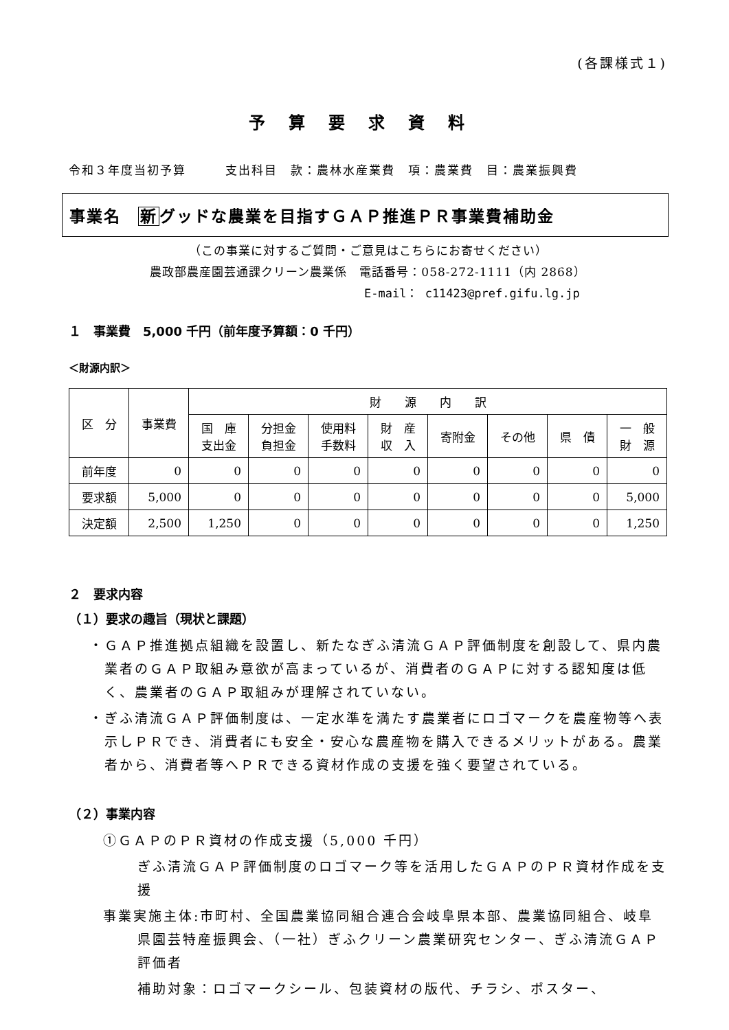(各課様式１)
予算要求資料
令和３年度当初予算　　　支出科目　款：農林水産業費　項：農業費　目：農業振興費
事業名　新グッドな農業を目指すＧＡＰ推進ＰＲ事業費補助金
（この事業に対するご質問・ご意見はこちらにお寄せください）
農政部農産園芸通課クリーン農業係　電話番号：058-272-1111（内 2868）
E-mail： c11423@pref.gifu.lg.jp
１　事業費　5,000 千円（前年度予算額：0 千円）
＜財源内訳＞
| 区 分 | 事業費 | 財 源 内 訳 | | | | | | | |
| --- | --- | --- | --- | --- | --- | --- | --- | --- | --- |
| | | 国 庫 支出金 | 分担金 負担金 | 使用料 手数料 | 財 産 収 入 | 寄附金 | その他 | 県 債 | 一 般 財 源 |
| 前年度 | 0 | 0 | 0 | 0 | 0 | 0 | 0 | 0 | 0 |
| 要求額 | 5,000 | 0 | 0 | 0 | 0 | 0 | 0 | 0 | 5,000 |
| 決定額 | 2,500 | 1,250 | 0 | 0 | 0 | 0 | 0 | 0 | 1,250 |
２　要求内容
（１）要求の趣旨（現状と課題）
・ＧＡＰ推進拠点組織を設置し、新たなぎふ清流ＧＡＰ評価制度を創設して、県内農業者のＧＡＰ取組み意欲が高まっているが、消費者のＧＡＰに対する認知度は低く、農業者のＧＡＰ取組みが理解されていない。
・ぎふ清流ＧＡＰ評価制度は、一定水準を満たす農業者にロゴマークを農産物等へ表示しＰＲでき、消費者にも安全・安心な農産物を購入できるメリットがある。農業者から、消費者等へＰＲできる資材作成の支援を強く要望されている。
（２）事業内容
①ＧＡＰのＰＲ資材の作成支援（5,000 千円）
ぎふ清流ＧＡＰ評価制度のロゴマーク等を活用したＧＡＰのＰＲ資材作成を支援
事業実施主体:市町村、全国農業協同組合連合会岐阜県本部、農業協同組合、岐阜県園芸特産振興会、（一社）ぎふクリーン農業研究センター、ぎふ清流ＧＡＰ評価者
補助対象：ロゴマークシール、包装資材の版代、チラシ、ポスター、